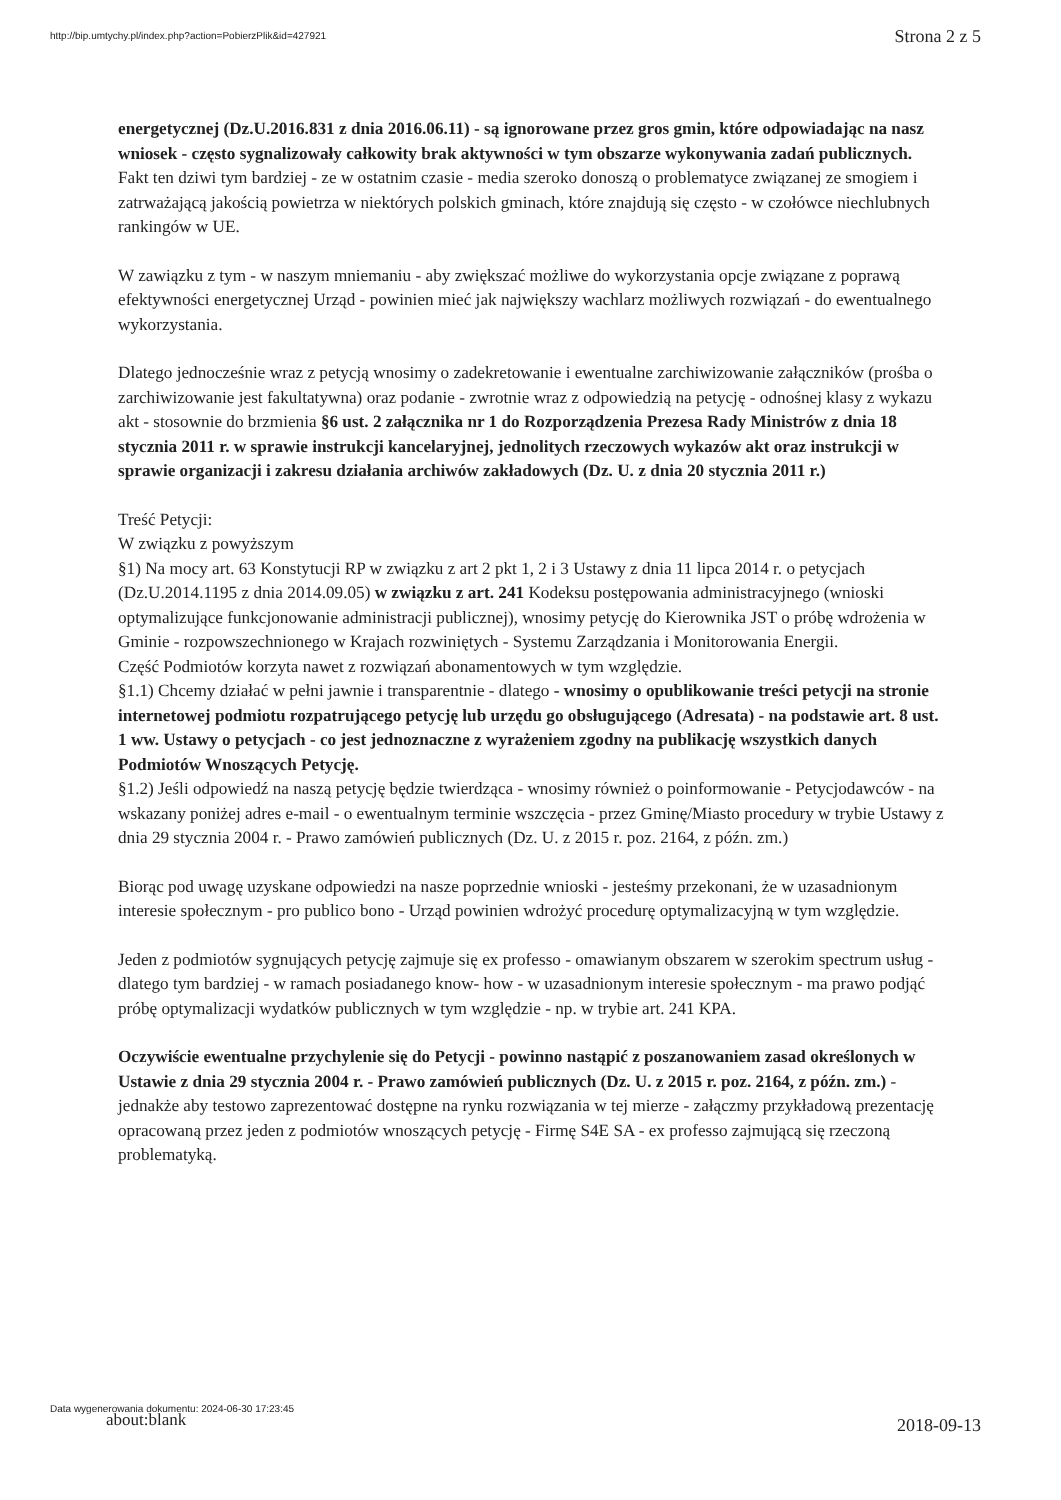http://bip.umtychy.pl/index.php?action=PobierzPlik&id=427921
Strona 2 z 5
energetycznej (Dz.U.2016.831 z dnia 2016.06.11) - są ignorowane przez gros gmin, które odpowiadając na nasz wniosek - często sygnalizowały całkowity brak aktywności w tym obszarze wykonywania zadań publicznych.
Fakt ten dziwi tym bardziej - ze w ostatnim czasie - media szeroko donoszą o problematyce związanej ze smogiem i zatrważającą jakością powietrza w niektórych polskich gminach, które znajdują się często - w czołówce niechlubnych rankingów w UE.
W zawiązku z tym - w naszym mniemaniu - aby zwiększać możliwe do wykorzystania opcje związane z poprawą efektywności energetycznej Urząd - powinien mieć jak największy wachlarz możliwych rozwiązań - do ewentualnego wykorzystania.
Dlatego jednocześnie wraz z petycją wnosimy o zadekretowanie i ewentualne zarchiwizowanie załączników (prośba o zarchiwizowanie jest fakultatywna) oraz podanie - zwrotnie wraz z odpowiedzią na petycję - odnośnej klasy z wykazu akt - stosownie do brzmienia §6 ust. 2 załącznika nr 1 do Rozporządzenia Prezesa Rady Ministrów z dnia 18 stycznia 2011 r. w sprawie instrukcji kancelaryjnej, jednolitych rzeczowych wykazów akt oraz instrukcji w sprawie organizacji i zakresu działania archiwów zakładowych (Dz. U. z dnia 20 stycznia 2011 r.)
Treść Petycji:
W związku z powyższym
§1) Na mocy art. 63 Konstytucji RP w związku z art 2 pkt 1, 2 i 3 Ustawy z dnia 11 lipca 2014 r. o petycjach (Dz.U.2014.1195 z dnia 2014.09.05) w związku z art. 241 Kodeksu postępowania administracyjnego (wnioski optymalizujące funkcjonowanie administracji publicznej), wnosimy petycję do Kierownika JST o próbę wdrożenia w Gminie - rozpowszechnionego w Krajach rozwiniętych - Systemu Zarządzania i Monitorowania Energii.
Część Podmiotów korzyta nawet z rozwiązań abonamentowych w tym względzie.
§1.1) Chcemy działać w pełni jawnie i transparentnie - dlatego - wnosimy o opublikowanie treści petycji na stronie internetowej podmiotu rozpatrującego petycję lub urzędu go obsługującego (Adresata) - na podstawie art. 8 ust. 1 ww. Ustawy o petycjach - co jest jednoznaczne z wyrażeniem zgodny na publikację wszystkich danych Podmiotów Wnoszących Petycję.
§1.2) Jeśli odpowiedź na naszą petycję będzie twierdząca - wnosimy również o poinformowanie - Petycjodawców - na wskazany poniżej adres e-mail - o ewentualnym terminie wszczęcia - przez Gminę/Miasto procedury w trybie Ustawy z dnia 29 stycznia 2004 r. - Prawo zamówień publicznych (Dz. U. z 2015 r. poz. 2164, z późn. zm.)
Biorąc pod uwagę uzyskane odpowiedzi na nasze poprzednie wnioski - jesteśmy przekonani, że w uzasadnionym interesie społecznym - pro publico bono - Urząd powinien wdrożyć procedurę optymalizacyjną w tym względzie.
Jeden z podmiotów sygnujących petycję zajmuje się ex professo - omawianym obszarem w szerokim spectrum usług - dlatego tym bardziej - w ramach posiadanego know- how - w uzasadnionym interesie społecznym - ma prawo podjąć próbę optymalizacji wydatków publicznych w tym względzie - np. w trybie art. 241 KPA.
Oczywiście ewentualne przychylenie się do Petycji - powinno nastąpić z poszanowaniem zasad określonych w Ustawie z dnia 29 stycznia 2004 r. - Prawo zamówień publicznych (Dz. U. z 2015 r. poz. 2164, z późn. zm.) - jednakże aby testowo zaprezentować dostępne na rynku rozwiązania w tej mierze - załączmy przykładową prezentację opracowaną przez jeden z podmiotów wnoszących petycję - Firmę S4E SA - ex professo zajmującą się rzeczoną problematyką.
Data wygenerowania dokumentu: 2024-06-30 17:23:45
about:blank
2018-09-13